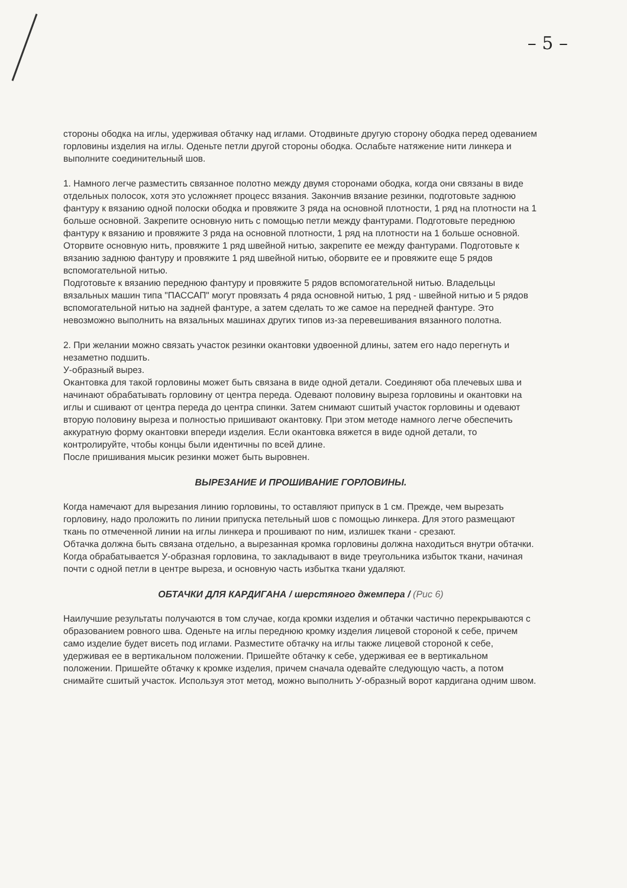– 5 –
стороны ободка на иглы, удерживая обтачку над иглами. Отодвиньте другую сторону ободка перед одеванием горловины изделия на иглы. Оденьте петли другой стороны ободка. Ослабьте натяжение нити линкера и выполните соединительный шов.
1. Намного легче разместить связанное полотно между двумя сторонами ободка, когда они связаны в виде отдельных полосок, хотя это усложняет процесс вязания. Закончив вязание резинки, подготовьте заднюю фантуру к вязанию одной полоски ободка и провяжите 3 ряда на основной плотности, 1 ряд на плотности на 1 больше основной. Закрепите основную нить с помощью петли между фантурами. Подготовьте переднюю фантуру к вязанию и провяжите 3 ряда на основной плотности, 1 ряд на плотности на 1 больше основной. Оторвите основную нить, провяжите 1 ряд швейной нитью, закрепите ее между фантурами. Подготовьте к вязанию заднюю фантуру и провяжите 1 ряд швейной нитью, оборвите ее и провяжите еще 5 рядов вспомогательной нитью.
Подготовьте к вязанию переднюю фантуру и провяжите 5 рядов вспомогательной нитью. Владельцы вязальных машин типа "ПАССАП" могут провязать 4 ряда основной нитью, 1 ряд - швейной нитью и 5 рядов вспомогательной нитью на задней фантуре, а затем сделать то же самое на передней фантуре. Это невозможно выполнить на вязальных машинах других типов из-за перевешивания вязанного полотна.
2. При желании можно связать участок резинки окантовки удвоенной длины, затем его надо перегнуть и незаметно подшить.
У-образный вырез.
Окантовка для такой горловины может быть связана в виде одной детали. Соединяют оба плечевых шва и начинают обрабатывать горловину от центра переда. Одевают половину выреза горловины и окантовки на иглы и сшивают от центра переда до центра спинки. Затем снимают сшитый участок горловины и одевают вторую половину выреза и полностью пришивают окантовку. При этом методе намного легче обеспечить аккуратную форму окантовки впереди изделия. Если окантовка вяжется в виде одной детали, то контролируйте, чтобы концы были идентичны по всей длине.
После пришивания мысик резинки может быть выровнен.
ВЫРЕЗАНИЕ И ПРОШИВАНИЕ ГОРЛОВИНЫ.
Когда намечают для вырезания линию горловины, то оставляют припуск в 1 см. Прежде, чем вырезать горловину, надо проложить по линии припуска петельный шов с помощью линкера. Для этого размещают ткань по отмеченной линии на иглы линкера и прошивают по ним, излишек ткани - срезают.
Обтачка должна быть связана отдельно, а вырезанная кромка горловины должна находиться внутри обтачки.
Когда обрабатывается У-образная горловина, то закладывают в виде треугольника избыток ткани, начиная почти с одной петли в центре выреза, и основную часть избытка ткани удаляют.
ОБТАЧКИ ДЛЯ КАРДИГАНА / шерстяного джемпера / (Рис 6)
Наилучшие результаты получаются в том случае, когда кромки изделия и обтачки частично перекрываются с образованием ровного шва. Оденьте на иглы переднюю кромку изделия лицевой стороной к себе, причем само изделие будет висеть под иглами. Разместите обтачку на иглы также лицевой стороной к себе, удерживая ее в вертикальном положении. Пришейте обтачку к себе, удерживая ее в вертикальном положении. Пришейте обтачку к кромке изделия, причем сначала одевайте следующую часть, а потом снимайте сшитый участок. Используя этот метод, можно выполнить У-образный ворот кардигана одним швом.